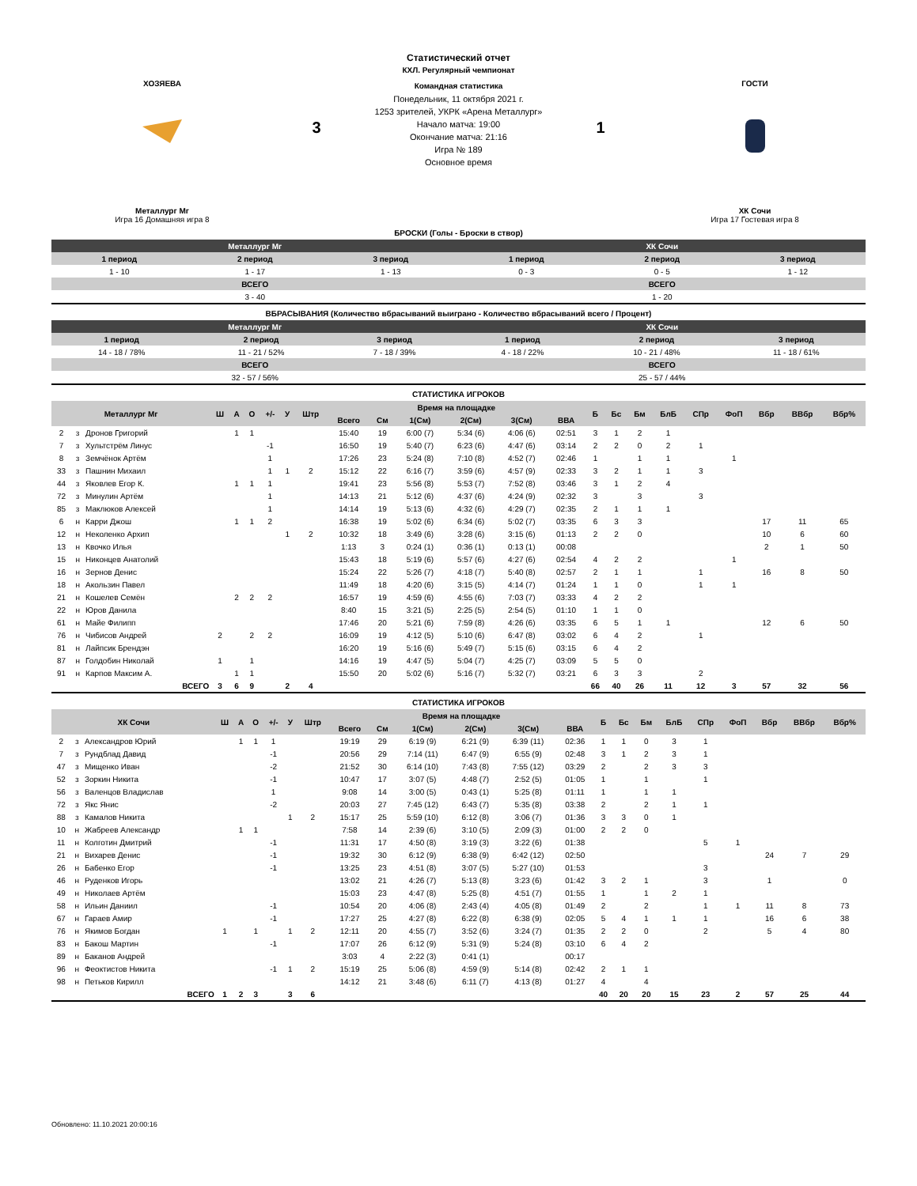ХОЗЯЕВА
Металлург Мг
Игра 16 Домашняя игра 8
3
Статистический отчет
КХЛ. Регулярный чемпионат
Командная статистика
Понедельник, 11 октября 2021 г.
1253 зрителей, УКРК «Арена Металлург»
Начало матча: 19:00
Окончание матча: 21:16
Игра № 189
Основное время
1
ГОСТИ
ХК Сочи
Игра 17 Гостевая игра 8
БРОСКИ (Голы - Броски в створ)
| Металлург Мг | | | ХК Сочи | | |
| --- | --- | --- | --- | --- | --- |
| 1 период | 2 период | 3 период | 1 период | 2 период | 3 период |
| 1 - 10 | 1 - 17 | 1 - 13 | 0 - 3 | 0 - 5 | 1 - 12 |
| ВСЕГО | | | ВСЕГО | | |
| 3 - 40 | | | 1 - 20 | | |
ВБРАСЫВАНИЯ (Количество вбрасываний выиграно - Количество вбрасываний всего / Процент)
| Металлург Мг | | | ХК Сочи | | |
| --- | --- | --- | --- | --- | --- |
| 1 период | 2 период | 3 период | 1 период | 2 период | 3 период |
| 14 - 18 / 78% | 11 - 21 / 52% | 7 - 18 / 39% | 4 - 18 / 22% | 10 - 21 / 48% | 11 - 18 / 61% |
| ВСЕГО | | | ВСЕГО | | |
| 32 - 57 / 56% | | | 25 - 57 / 44% | | |
СТАТИСТИКА ИГРОКОВ
| Металлург Мг | | | Ш | А | О | +/- | У | Штр | Время на площадке | | | | | | Б | Бс | Бм | БлБ | СПр | ФоП | Вбр | ВВбр | Вбр% |
| --- | --- | --- | --- | --- | --- | --- | --- | --- | --- | --- | --- | --- | --- | --- | --- | --- | --- | --- | --- | --- | --- | --- | --- |
| | | | | | | | | | Всего | См | 1(См) | 2(См) | 3(См) | ВВА | | | | | | | | | |
| 2 | з | Дронов Григорий | | 1 | 1 | | | | 15:40 | 19 | 6:00 (7) | 5:34 (6) | 4:06 (6) | 02:51 | 3 | 1 | 2 | 1 | | | | | |
| 7 | з | Хультстрём Линус | | | | -1 | | | 16:50 | 19 | 5:40 (7) | 6:23 (6) | 4:47 (6) | 03:14 | 2 | 2 | 0 | 2 | 1 | | | | |
| 8 | з | Земчёнок Артём | | | | 1 | | | 17:26 | 23 | 5:24 (8) | 7:10 (8) | 4:52 (7) | 02:46 | 1 | | 1 | 1 | | 1 | | | |
| 33 | з | Пашнин Михаил | | | | 1 | 1 | 2 | 15:12 | 22 | 6:16 (7) | 3:59 (6) | 4:57 (9) | 02:33 | 3 | 2 | 1 | 1 | 3 | | | | |
| 44 | з | Яковлев Егор К. | | 1 | 1 | 1 | | | 19:41 | 23 | 5:56 (8) | 5:53 (7) | 7:52 (8) | 03:46 | 3 | 1 | 2 | 4 | | | | | |
| 72 | з | Минулин Артём | | | | 1 | | | 14:13 | 21 | 5:12 (6) | 4:37 (6) | 4:24 (9) | 02:32 | 3 | | 3 | | 3 | | | | |
| 85 | з | Маклюков Алексей | | | | 1 | | | 14:14 | 19 | 5:13 (6) | 4:32 (6) | 4:29 (7) | 02:35 | 2 | 1 | 1 | 1 | | | | | |
| 6 | н | Карри Джош | | 1 | 1 | 2 | | | 16:38 | 19 | 5:02 (6) | 6:34 (6) | 5:02 (7) | 03:35 | 6 | 3 | 3 | | | | 17 | 11 | 65 |
| 12 | н | Неколенко Архип | | | | | 1 | 2 | 10:32 | 18 | 3:49 (6) | 3:28 (6) | 3:15 (6) | 01:13 | 2 | 2 | 0 | | | | 10 | 6 | 60 |
| 13 | н | Квочко Илья | | | | | | | 1:13 | 3 | 0:24 (1) | 0:36 (1) | 0:13 (1) | 00:08 | | | | | | | 2 | 1 | 50 |
| 15 | н | Никонцев Анатолий | | | | | | | 15:43 | 18 | 5:19 (6) | 5:57 (6) | 4:27 (6) | 02:54 | 4 | 2 | 2 | | | 1 | | | |
| 16 | н | Зернов Денис | | | | | | | 15:24 | 22 | 5:26 (7) | 4:18 (7) | 5:40 (8) | 02:57 | 2 | 1 | 1 | | 1 | | 16 | 8 | 50 |
| 18 | н | Акользин Павел | | | | | | | 11:49 | 18 | 4:20 (6) | 3:15 (5) | 4:14 (7) | 01:24 | 1 | 1 | 0 | | 1 | 1 | | | |
| 21 | н | Кошелев Семён | | 2 | 2 | 2 | | | 16:57 | 19 | 4:59 (6) | 4:55 (6) | 7:03 (7) | 03:33 | 4 | 2 | 2 | | | | | | |
| 22 | н | Юров Данила | | | | | | | 8:40 | 15 | 3:21 (5) | 2:25 (5) | 2:54 (5) | 01:10 | 1 | 1 | 0 | | | | | | |
| 61 | н | Майе Филипп | | | | | | | 17:46 | 20 | 5:21 (6) | 7:59 (8) | 4:26 (6) | 03:35 | 6 | 5 | 1 | 1 | | | 12 | 6 | 50 |
| 76 | н | Чибисов Андрей | 2 | | 2 | 2 | | | 16:09 | 19 | 4:12 (5) | 5:10 (6) | 6:47 (8) | 03:02 | 6 | 4 | 2 | | 1 | | | | |
| 81 | н | Лайпсик Брендэн | | | | | | | 16:20 | 19 | 5:16 (6) | 5:49 (7) | 5:15 (6) | 03:15 | 6 | 4 | 2 | | | | | | |
| 87 | н | Голдобин Николай | 1 | | 1 | | | | 14:16 | 19 | 4:47 (5) | 5:04 (7) | 4:25 (7) | 03:09 | 5 | 5 | 0 | | | | | | |
| 91 | н | Карпов Максим А. | | 1 | 1 | | | | 15:50 | 20 | 5:02 (6) | 5:16 (7) | 5:32 (7) | 03:21 | 6 | 3 | 3 | | 2 | | | | |
| | | ВСЕГО | 3 | 6 | 9 | | 2 | 4 | | | | | | | 66 | 40 | 26 | 11 | 12 | 3 | 57 | 32 | 56 |
СТАТИСТИКА ИГРОКОВ
| ХК Сочи | | | Ш | А | О | +/- | У | Штр | Время на площадке | | | | | | Б | Бс | Бм | БлБ | СПр | ФоП | Вбр | ВВбр | Вбр% |
| --- | --- | --- | --- | --- | --- | --- | --- | --- | --- | --- | --- | --- | --- | --- | --- | --- | --- | --- | --- | --- | --- | --- | --- |
| | | | | | | | | | Всего | См | 1(См) | 2(См) | 3(См) | ВВА | | | | | | | | | |
| 2 | з | Александров Юрий | | 1 | 1 | 1 | | | 19:19 | 29 | 6:19 (9) | 6:21 (9) | 6:39 (11) | 02:36 | 1 | 1 | 0 | 3 | 1 | | | | |
| 7 | з | Рундблад Давид | | | | -1 | | | 20:56 | 29 | 7:14 (11) | 6:47 (9) | 6:55 (9) | 02:48 | 3 | 1 | 2 | 3 | 1 | | | | |
| 47 | з | Мищенко Иван | | | | -2 | | | 21:52 | 30 | 6:14 (10) | 7:43 (8) | 7:55 (12) | 03:29 | 2 | | 2 | 3 | 3 | | | | |
| 52 | з | Зоркин Никита | | | | -1 | | | 10:47 | 17 | 3:07 (5) | 4:48 (7) | 2:52 (5) | 01:05 | 1 | | 1 | | 1 | | | | |
| 56 | з | Валенцов Владислав | | | | 1 | | | 9:08 | 14 | 3:00 (5) | 0:43 (1) | 5:25 (8) | 01:11 | 1 | | 1 | 1 | | | | | |
| 72 | з | Якс Янис | | | | -2 | | | 20:03 | 27 | 7:45 (12) | 6:43 (7) | 5:35 (8) | 03:38 | 2 | | 2 | 1 | 1 | | | | |
| 88 | з | Камалов Никита | | | | | 1 | 2 | 15:17 | 25 | 5:59 (10) | 6:12 (8) | 3:06 (7) | 01:36 | 3 | 3 | 0 | 1 | | | | | |
| 10 | н | Жабреев Александр | | 1 | 1 | | | | 7:58 | 14 | 2:39 (6) | 3:10 (5) | 2:09 (3) | 01:00 | 2 | 2 | 0 | | | | | | |
| 11 | н | Колготин Дмитрий | | | | -1 | | | 11:31 | 17 | 4:50 (8) | 3:19 (3) | 3:22 (6) | 01:38 | | | | | 5 | 1 | | | |
| 21 | н | Вихарев Денис | | | | -1 | | | 19:32 | 30 | 6:12 (9) | 6:38 (9) | 6:42 (12) | 02:50 | | | | | | | 24 | 7 | 29 |
| 26 | н | Бабенко Егор | | | | -1 | | | 13:25 | 23 | 4:51 (8) | 3:07 (5) | 5:27 (10) | 01:53 | | | | | 3 | | | | |
| 46 | н | Руденков Игорь | | | | | | | 13:02 | 21 | 4:26 (7) | 5:13 (8) | 3:23 (6) | 01:42 | 3 | 2 | 1 | | 3 | | 1 | | 0 |
| 49 | н | Николаев Артём | | | | | | | 15:03 | 23 | 4:47 (8) | 5:25 (8) | 4:51 (7) | 01:55 | 1 | | 1 | 2 | 1 | | | | |
| 58 | н | Ильин Даниил | | | | -1 | | | 10:54 | 20 | 4:06 (8) | 2:43 (4) | 4:05 (8) | 01:49 | 2 | | 2 | | 1 | 1 | 11 | 8 | 73 |
| 67 | н | Гараев Амир | | | | -1 | | | 17:27 | 25 | 4:27 (8) | 6:22 (8) | 6:38 (9) | 02:05 | 5 | 4 | 1 | 1 | 1 | | 16 | 6 | 38 |
| 76 | н | Якимов Богдан | 1 | | 1 | | 1 | 2 | 12:11 | 20 | 4:55 (7) | 3:52 (6) | 3:24 (7) | 01:35 | 2 | 2 | 0 | | 2 | | 5 | 4 | 80 |
| 83 | н | Бакош Мартин | | | | -1 | | | 17:07 | 26 | 6:12 (9) | 5:31 (9) | 5:24 (8) | 03:10 | 6 | 4 | 2 | | | | | | |
| 89 | н | Баканов Андрей | | | | | | | 3:03 | 4 | 2:22 (3) | 0:41 (1) | | 00:17 | | | | | | | | | |
| 96 | н | Феоктистов Никита | | | | -1 | 1 | 2 | 15:19 | 25 | 5:06 (8) | 4:59 (9) | 5:14 (8) | 02:42 | 2 | 1 | 1 | | | | | | |
| 98 | н | Петьков Кирилл | | | | | | | 14:12 | 21 | 3:48 (6) | 6:11 (7) | 4:13 (8) | 01:27 | 4 | | 4 | | | | | | |
| | | ВСЕГО | 1 | 2 | 3 | | 3 | 6 | | | | | | | 40 | 20 | 20 | 15 | 23 | 2 | 57 | 25 | 44 |
Обновлено: 11.10.2021 20:00:16